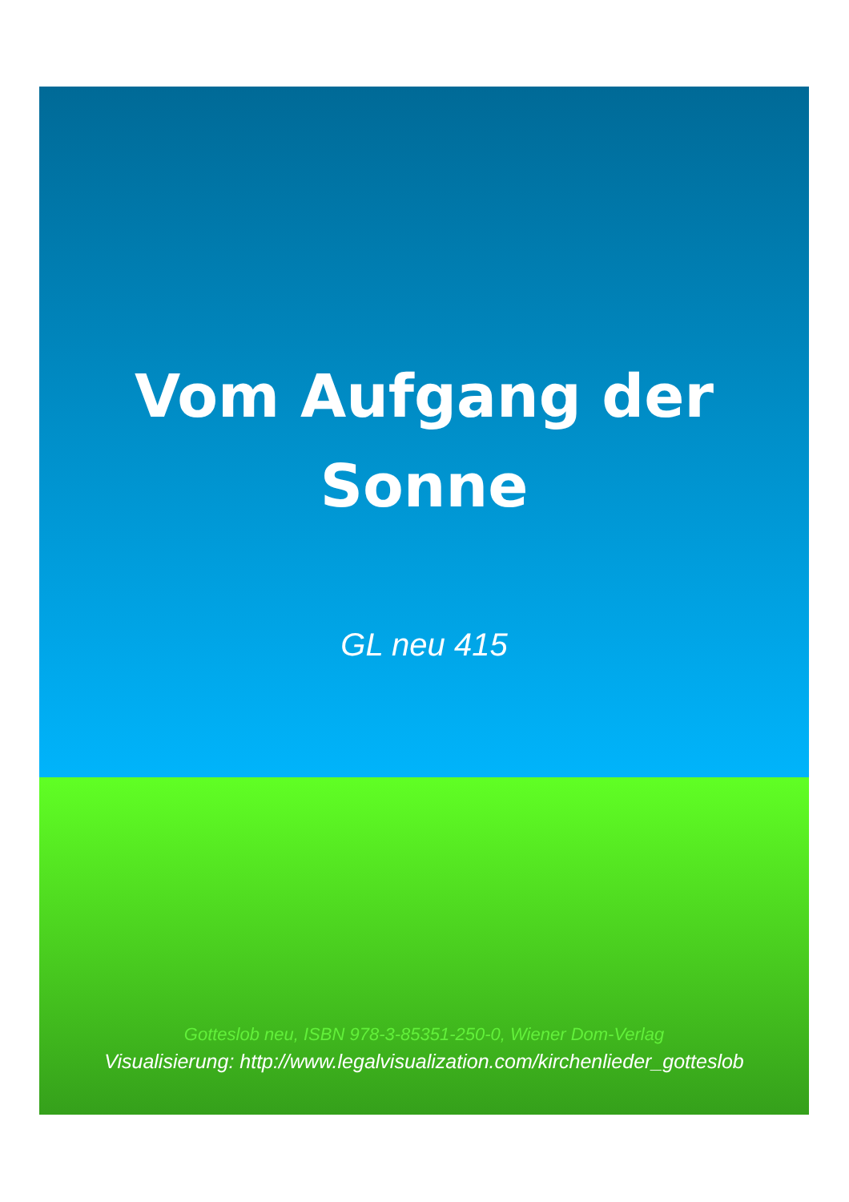Vom Aufgang der
Sonne
GL neu 415
Gotteslob neu, ISBN 978-3-85351-250-0, Wiener Dom-Verlag
Visualisierung: http://www.legalvisualization.com/kirchenlieder_gotteslob